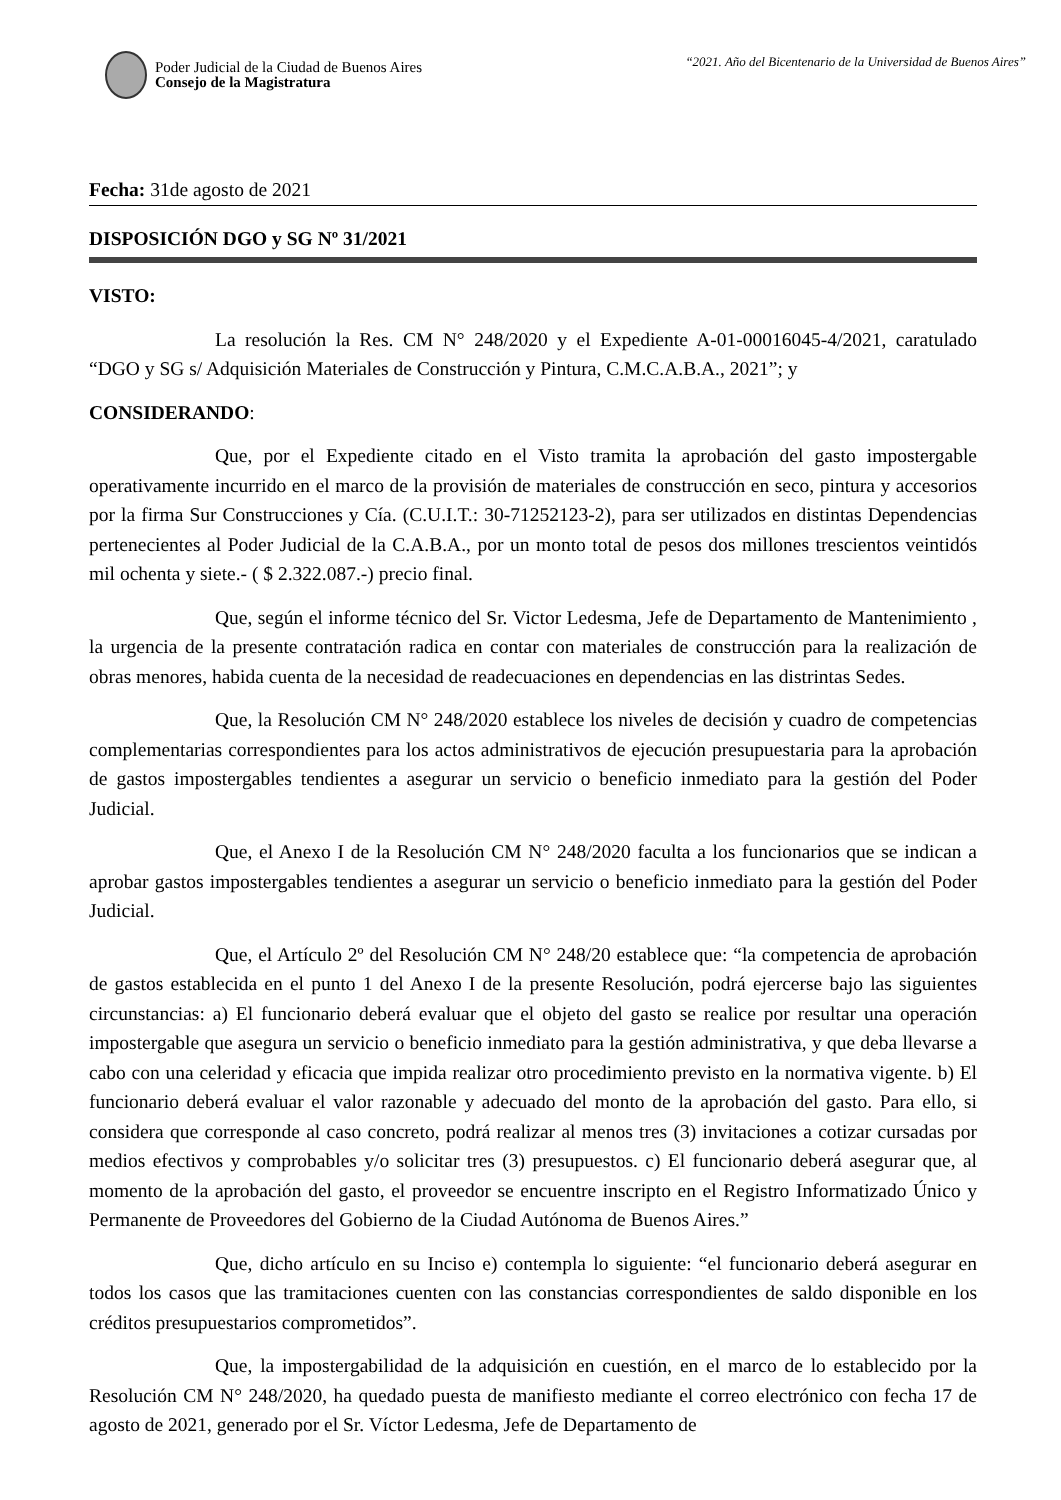Poder Judicial de la Ciudad de Buenos Aires
Consejo de la Magistratura
“2021. Año del Bicentenario de la Universidad de Buenos Aires”
Fecha: 31de agosto de 2021
DISPOSICIÓN DGO y SG Nº 31/2021
VISTO:
La resolución la Res. CM N° 248/2020 y el Expediente A-01-00016045-4/2021, caratulado “DGO y SG s/ Adquisición Materiales de Construcción y Pintura, C.M.C.A.B.A., 2021”; y
CONSIDERANDO:
Que, por el Expediente citado en el Visto tramita la aprobación del gasto impostergable operativamente incurrido en el marco de la provisión de materiales de construcción en seco, pintura y accesorios por la firma Sur Construcciones y Cía. (C.U.I.T.: 30-71252123-2), para ser utilizados en distintas Dependencias pertenecientes al Poder Judicial de la C.A.B.A., por un monto total de pesos dos millones trescientos veintidós mil ochenta y siete.- ( $ 2.322.087.-) precio final.
Que, según el informe técnico del Sr. Victor Ledesma, Jefe de Departamento de Mantenimiento , la urgencia de la presente contratación radica en contar con materiales de construcción para la realización de obras menores, habida cuenta de la necesidad de readecuaciones en dependencias en las distrintas Sedes.
Que, la Resolución CM N° 248/2020 establece los niveles de decisión y cuadro de competencias complementarias correspondientes para los actos administrativos de ejecución presupuestaria para la aprobación de gastos impostergables tendientes a asegurar un servicio o beneficio inmediato para la gestión del Poder Judicial.
Que, el Anexo I de la Resolución CM N° 248/2020 faculta a los funcionarios que se indican a aprobar gastos impostergables tendientes a asegurar un servicio o beneficio inmediato para la gestión del Poder Judicial.
Que, el Artículo 2º del Resolución CM N° 248/20 establece que: “la competencia de aprobación de gastos establecida en el punto 1 del Anexo I de la presente Resolución, podrá ejercerse bajo las siguientes circunstancias: a) El funcionario deberá evaluar que el objeto del gasto se realice por resultar una operación impostergable que asegura un servicio o beneficio inmediato para la gestión administrativa, y que deba llevarse a cabo con una celeridad y eficacia que impida realizar otro procedimiento previsto en la normativa vigente. b) El funcionario deberá evaluar el valor razonable y adecuado del monto de la aprobación del gasto. Para ello, si considera que corresponde al caso concreto, podrá realizar al menos tres (3) invitaciones a cotizar cursadas por medios efectivos y comprobables y/o solicitar tres (3) presupuestos. c) El funcionario deberá asegurar que, al momento de la aprobación del gasto, el proveedor se encuentre inscripto en el Registro Informatizado Único y Permanente de Proveedores del Gobierno de la Ciudad Autónoma de Buenos Aires.”
Que, dicho artículo en su Inciso e) contempla lo siguiente: “el funcionario deberá asegurar en todos los casos que las tramitaciones cuenten con las constancias correspondientes de saldo disponible en los créditos presupuestarios comprometidos”.
Que, la impostergabilidad de la adquisición en cuestión, en el marco de lo establecido por la Resolución CM N° 248/2020, ha quedado puesta de manifiesto mediante el correo electrónico con fecha 17 de agosto de 2021, generado por el Sr. Víctor Ledesma, Jefe de Departamento de